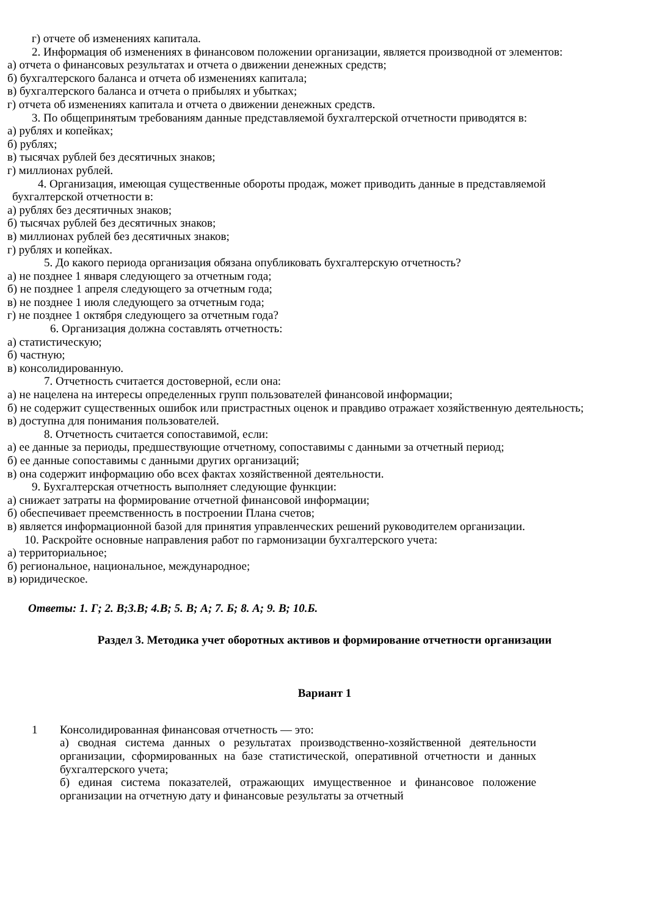г) отчете об изменениях капитала.
2. Информация об изменениях в финансовом положении организации, является производной от элементов:
а) отчета о финансовых результатах и отчета о движении денежных средств;
б) бухгалтерского баланса и отчета об изменениях капитала;
в) бухгалтерского баланса и отчета о прибылях и убытках;
г) отчета об изменениях капитала и отчета о движении денежных средств.
3. По общепринятым требованиям данные представляемой бухгалтерской отчетности приводятся в:
а) рублях и копейках;
б) рублях;
в) тысячах рублей без десятичных знаков;
г) миллионах рублей.
4. Организация, имеющая существенные обороты продаж, может приводить данные в представляемой
бухгалтерской отчетности в:
а) рублях без десятичных знаков;
б) тысячах рублей без десятичных знаков;
в) миллионах рублей без десятичных знаков;
г) рублях и копейках.
5. До какого периода организация обязана опубликовать бухгалтерскую отчетность?
а) не позднее 1 января следующего за отчетным года;
б) не позднее 1 апреля следующего за отчетным года;
в) не позднее 1 июля следующего за отчетным года;
г) не позднее 1 октября следующего за отчетным года?
6. Организация должна составлять отчетность:
а) статистическую;
б) частную;
в) консолидированную.
7. Отчетность считается достоверной, если она:
а) не нацелена на интересы определенных групп пользователей финансовой информации;
б) не содержит существенных ошибок или пристрастных оценок и правдиво отражает хозяйственную деятельность;
в) доступна для понимания пользователей.
8. Отчетность считается сопоставимой, если:
а) ее данные за периоды, предшествующие отчетному, сопоставимы с данными за отчетный период;
б) ее данные сопоставимы с данными других организаций;
в) она содержит информацию обо всех фактах хозяйственной деятельности.
9. Бухгалтерская отчетность выполняет следующие функции:
а) снижает затраты на формирование отчетной финансовой информации;
б) обеспечивает преемственность в построении Плана счетов;
в) является информационной базой для принятия управленческих решений руководителем организации.
10. Раскройте основные направления работ по гармонизации бухгалтерского учета:
а) территориальное;
б) региональное, национальное, международное;
в) юридическое.
Ответы: 1. Г; 2. В;3.В; 4.В; 5. В; А; 7. Б; 8. А; 9. В; 10.Б.
Раздел 3. Методика учет оборотных активов и формирование отчетности организации
Вариант 1
1
Консолидированная финансовая отчетность — это:
а) сводная система данных о результатах производственно-хозяйственной деятельности организации, сформированных на базе статистической, оперативной отчетности и данных бухгалтерского учета;
б) единая система показателей, отражающих имущественное и финансовое положение организации на отчетную дату и финансовые результаты за отчетный